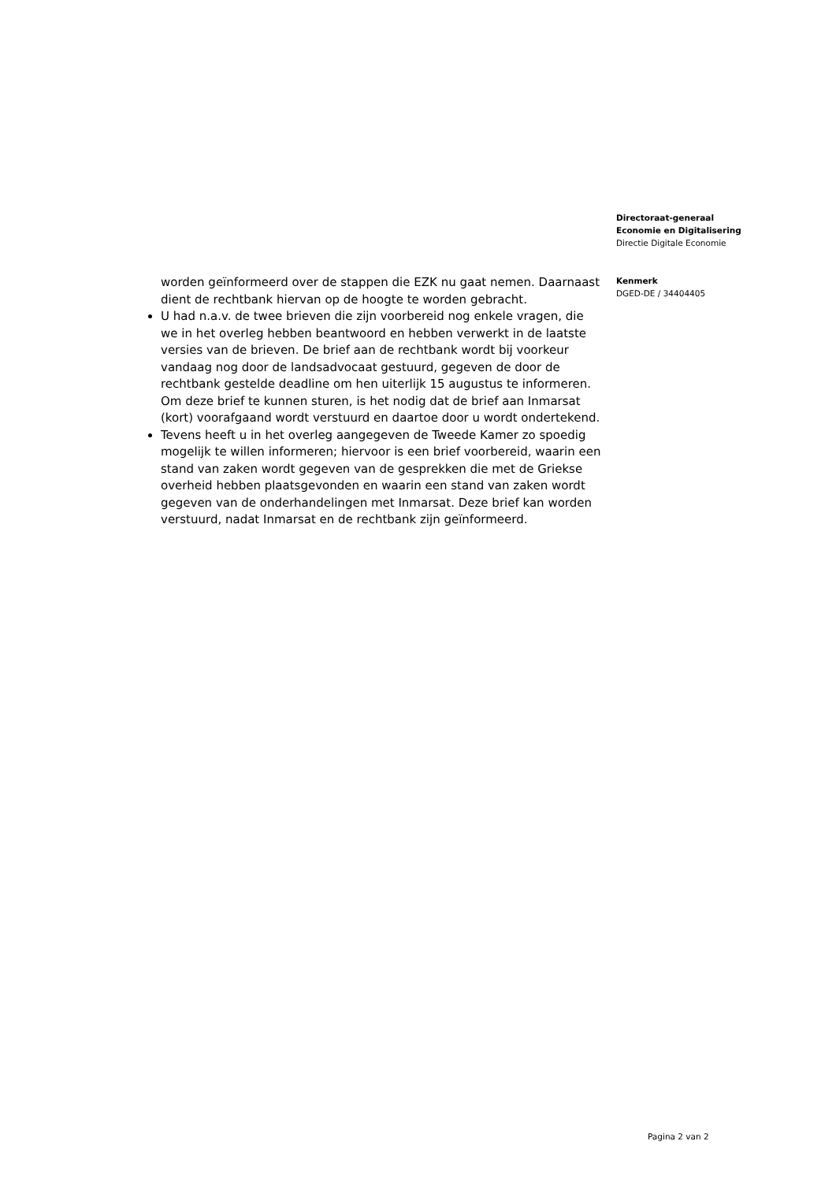worden geïnformeerd over de stappen die EZK nu gaat nemen. Daarnaast dient de rechtbank hiervan op de hoogte te worden gebracht.
U had n.a.v. de twee brieven die zijn voorbereid nog enkele vragen, die we in het overleg hebben beantwoord en hebben verwerkt in de laatste versies van de brieven. De brief aan de rechtbank wordt bij voorkeur vandaag nog door de landsadvocaat gestuurd, gegeven de door de rechtbank gestelde deadline om hen uiterlijk 15 augustus te informeren. Om deze brief te kunnen sturen, is het nodig dat de brief aan Inmarsat (kort) voorafgaand wordt verstuurd en daartoe door u wordt ondertekend.
Tevens heeft u in het overleg aangegeven de Tweede Kamer zo spoedig mogelijk te willen informeren; hiervoor is een brief voorbereid, waarin een stand van zaken wordt gegeven van de gesprekken die met de Griekse overheid hebben plaatsgevonden en waarin een stand van zaken wordt gegeven van de onderhandelingen met Inmarsat. Deze brief kan worden verstuurd, nadat Inmarsat en de rechtbank zijn geïnformeerd.
Directoraat-generaal
Economie en Digitalisering
Directie Digitale Economie
Kenmerk
DGED-DE / 34404405
Pagina 2 van 2